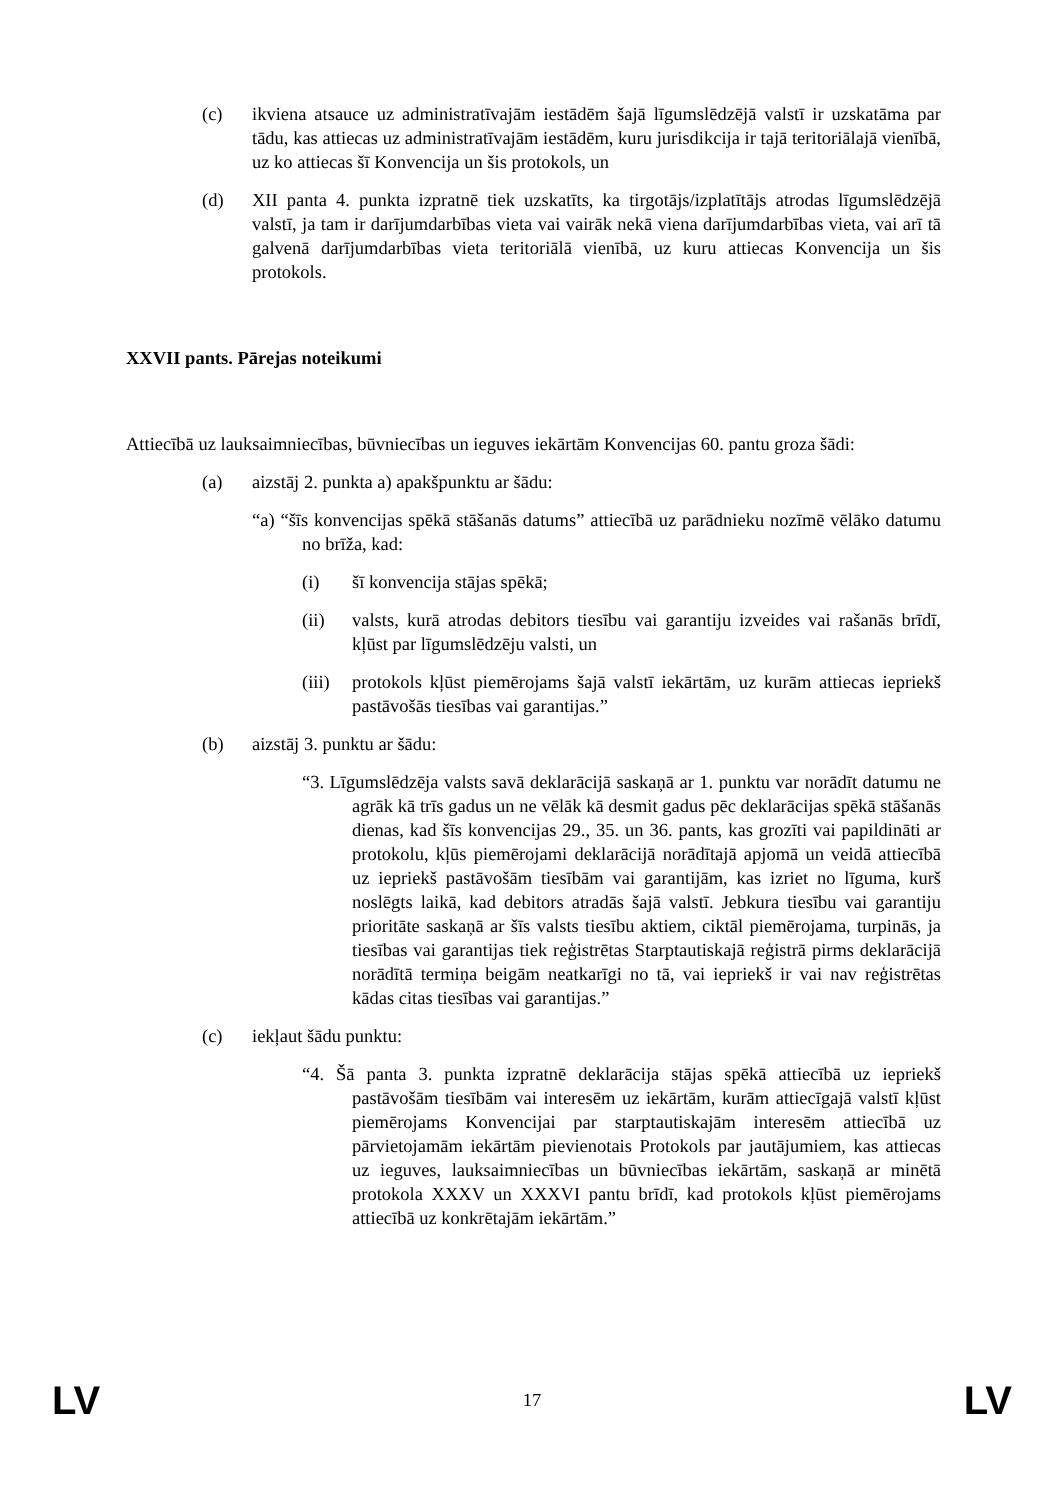(c) ikviena atsauce uz administratīvajām iestādēm šajā līgumslēdzējā valstī ir uzskatāma par tādu, kas attiecas uz administratīvajām iestādēm, kuru jurisdikcija ir tajā teritoriālajā vienībā, uz ko attiecas šī Konvencija un šis protokols, un
(d) XII panta 4. punkta izpratnē tiek uzskatīts, ka tirgotājs/izplatītājs atrodas līgumslēdzējā valstī, ja tam ir darījumdarbības vieta vai vairāk nekā viena darījumdarbības vieta, vai arī tā galvenā darījumdarbības vieta teritoriālā vienībā, uz kuru attiecas Konvencija un šis protokols.
XXVII pants. Pārejas noteikumi
Attiecībā uz lauksaimniecības, būvniecības un ieguves iekārtām Konvencijas 60. pantu groza šādi:
(a) aizstāj 2. punkta a) apakšpunktu ar šādu:
“a) “šīs konvencijas spēkā stāšanās datums” attiecībā uz parādnieku nozīmē vēlāko datumu no brīža, kad:
(i) šī konvencija stājas spēkā;
(ii) valsts, kurā atrodas debitors tiesību vai garantiju izveides vai rašanās brīdī, kļūst par līgumslēdzēju valsti, un
(iii)
protokols kļūst piemērojams šajā valstī iekārtām, uz kurām attiecas iepriekš pastāvošās tiesības vai garantijas.”
(b) aizstāj 3. punktu ar šādu:
“3. Līgumslēdzēja valsts savā deklarācijā saskaņā ar 1. punktu var norādīt datumu ne agrāk kā trīs gadus un ne vēlāk kā desmit gadus pēc deklarācijas spēkā stāšanās dienas, kad šīs konvencijas 29., 35. un 36. pants, kas grozīti vai papildināti ar protokolu, kļūs piemērojami deklarācijā norādītajā apjomā un veidā attiecībā uz iepriekš pastāvošām tiesībām vai garantijām, kas izriet no līguma, kurš noslēgts laikā, kad debitors atradās šajā valstī. Jebkura tiesību vai garantiju prioritāte saskaņā ar šīs valsts tiesību aktiem, ciktāl piemērojama, turpinās, ja tiesības vai garantijas tiek reģistrētas Starptautiskajā reģistrā pirms deklarācijā norādītā termiņa beigām neatkarīgi no tā, vai iepriekš ir vai nav reģistrētas kādas citas tiesības vai garantijas.”
(c) iekļaut šādu punktu:
“4. Šā panta 3. punkta izpratnē deklarācija stājas spēkā attiecībā uz iepriekš pastāvošām tiesībām vai interesēm uz iekārtām, kurām attiecīgajā valstī kļūst piemērojams Konvencijai par starptautiskajām interesēm attiecībā uz pārvietojamām iekārtām pievienotais Protokols par jautājumiem, kas attiecas uz ieguves, lauksaimniecības un būvniecības iekārtām, saskaņā ar minētā protokola XXXV un XXXVI pantu brīdī, kad protokols kļūst piemērojams attiecībā uz konkrētajām iekārtām.”
LV 17 LV